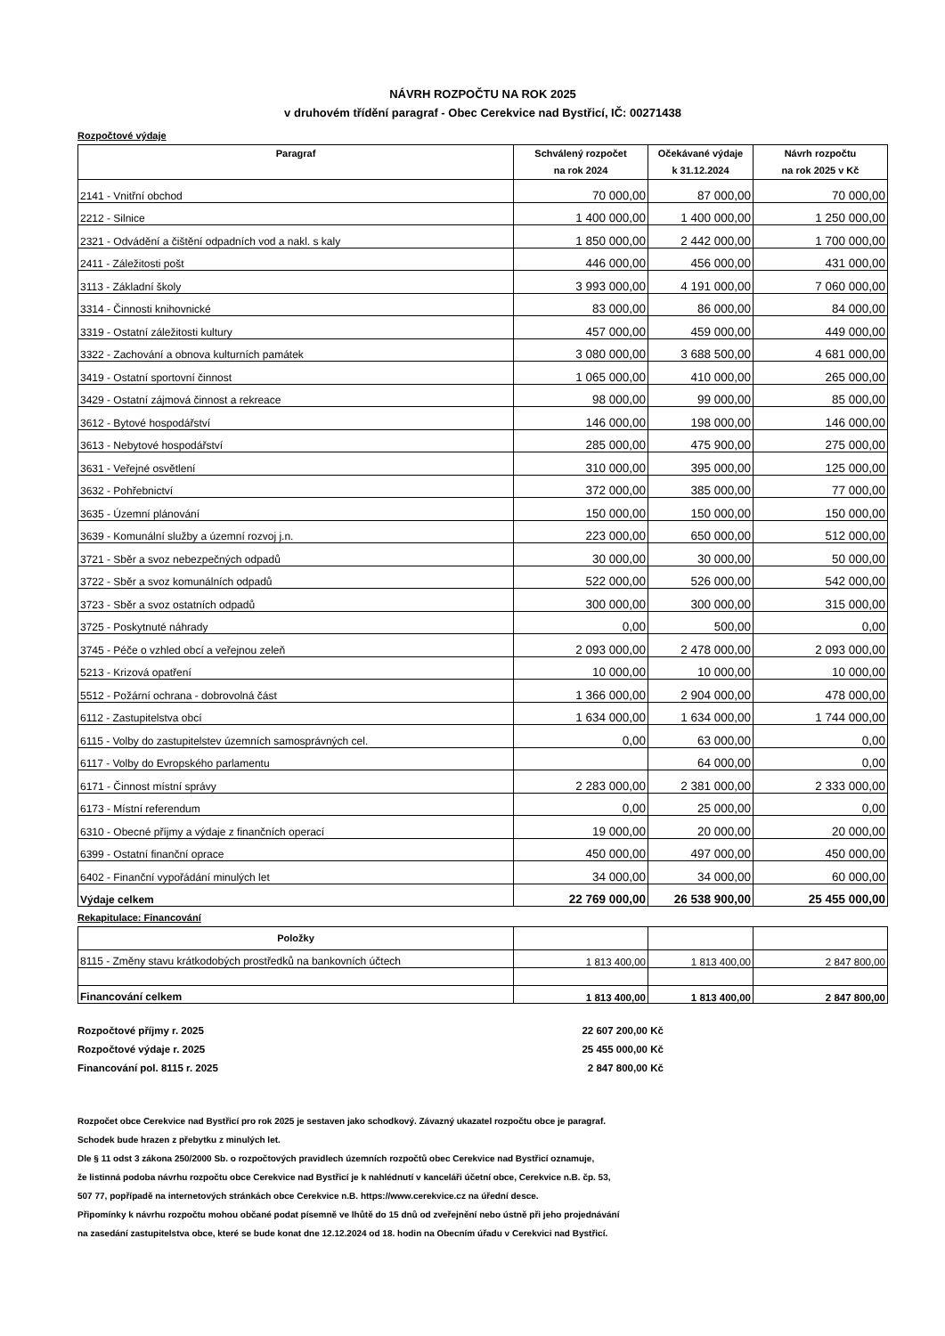NÁVRH ROZPOČTU NA ROK 2025
v druhovém třídění paragraf - Obec Cerekvice nad Bystřicí, IČ: 00271438
Rozpočtové výdaje
| Paragraf | Schválený rozpočet na rok 2024 | Očekávané výdaje k 31.12.2024 | Návrh rozpočtu na rok 2025 v Kč |
| --- | --- | --- | --- |
| 2141 - Vnitřní obchod | 70 000,00 | 87 000,00 | 70 000,00 |
| 2212 - Silnice | 1 400 000,00 | 1 400 000,00 | 1 250 000,00 |
| 2321 - Odvádění a čištění odpadních vod a nakl. s kaly | 1 850 000,00 | 2 442 000,00 | 1 700 000,00 |
| 2411 - Záležitosti pošt | 446 000,00 | 456 000,00 | 431 000,00 |
| 3113 - Základní školy | 3 993 000,00 | 4 191 000,00 | 7 060 000,00 |
| 3314 - Činnosti knihovnické | 83 000,00 | 86 000,00 | 84 000,00 |
| 3319 - Ostatní záležitosti kultury | 457 000,00 | 459 000,00 | 449 000,00 |
| 3322 - Zachování a obnova kulturních památek | 3 080 000,00 | 3 688 500,00 | 4 681 000,00 |
| 3419 - Ostatní sportovní činnost | 1 065 000,00 | 410 000,00 | 265 000,00 |
| 3429 - Ostatní zájmová činnost a rekreace | 98 000,00 | 99 000,00 | 85 000,00 |
| 3612 - Bytové hospodářství | 146 000,00 | 198 000,00 | 146 000,00 |
| 3613 - Nebytové hospodářství | 285 000,00 | 475 900,00 | 275 000,00 |
| 3631 - Veřejné osvětlení | 310 000,00 | 395 000,00 | 125 000,00 |
| 3632 - Pohřebnictví | 372 000,00 | 385 000,00 | 77 000,00 |
| 3635 - Územní plánování | 150 000,00 | 150 000,00 | 150 000,00 |
| 3639 - Komunální služby a územní rozvoj j.n. | 223 000,00 | 650 000,00 | 512 000,00 |
| 3721 - Sběr a svoz nebezpečných odpadů | 30 000,00 | 30 000,00 | 50 000,00 |
| 3722 - Sběr a svoz komunálních odpadů | 522 000,00 | 526 000,00 | 542 000,00 |
| 3723 - Sběr a svoz ostatních odpadů | 300 000,00 | 300 000,00 | 315 000,00 |
| 3725 - Poskytnuté náhrady | 0,00 | 500,00 | 0,00 |
| 3745 - Péče o vzhled obcí a veřejnou zeleň | 2 093 000,00 | 2 478 000,00 | 2 093 000,00 |
| 5213 - Krizová opatření | 10 000,00 | 10 000,00 | 10 000,00 |
| 5512 - Požární ochrana - dobrovolná část | 1 366 000,00 | 2 904 000,00 | 478 000,00 |
| 6112 - Zastupitelstva obcí | 1 634 000,00 | 1 634 000,00 | 1 744 000,00 |
| 6115 - Volby do zastupitelstev územních samosprávných cel. | 0,00 | 63 000,00 | 0,00 |
| 6117 - Volby do Evropského parlamentu | | 64 000,00 | 0,00 |
| 6171 - Činnost místní správy | 2 283 000,00 | 2 381 000,00 | 2 333 000,00 |
| 6173 - Místní referendum | 0,00 | 25 000,00 | 0,00 |
| 6310 - Obecné příjmy a výdaje z finančních operací | 19 000,00 | 20 000,00 | 20 000,00 |
| 6399 - Ostatní finanční oprace | 450 000,00 | 497 000,00 | 450 000,00 |
| 6402 - Finanční vypořádání minulých let | 34 000,00 | 34 000,00 | 60 000,00 |
| Výdaje celkem | 22 769 000,00 | 26 538 900,00 | 25 455 000,00 |
Rekapitulace: Financování
| Položky | | | |
| --- | --- | --- | --- |
| 8115 - Změny stavu krátkodobých prostředků na bankovních účtech | 1 813 400,00 | 1 813 400,00 | 2 847 800,00 |
| Financování celkem | 1 813 400,00 | 1 813 400,00 | 2 847 800,00 |
Rozpočtové příjmy r. 2025 22 607 200,00 Kč
Rozpočtové výdaje r. 2025 25 455 000,00 Kč
Financování pol. 8115 r. 2025 2 847 800,00 Kč
Rozpočet obce Cerekvice nad Bystřicí pro rok 2025 je sestaven jako schodkový. Závazný ukazatel rozpočtu obce je paragraf.
Schodek bude hrazen z přebytku z minulých let.
Dle § 11 odst 3 zákona 250/2000 Sb. o rozpočtových pravidlech územních rozpočtů obec Cerekvice nad Bystřicí oznamuje,
že listinná podoba návrhu rozpočtu obce Cerekvice nad Bystřicí je k nahlédnutí v kanceláři účetní obce, Cerekvice n.B. čp. 53,
507 77, popřípadě na internetových stránkách obce Cerekvice n.B. https://www.cerekvice.cz na úřední desce.
Připomínky k návrhu rozpočtu mohou občané podat písemně ve lhůtě do 15 dnů od zveřejnění nebo ústně při jeho projednávání
na zasedání zastupitelstva obce, které se bude konat dne 12.12.2024 od 18. hodin na Obecním úřadu v Cerekvici nad Bystřicí.